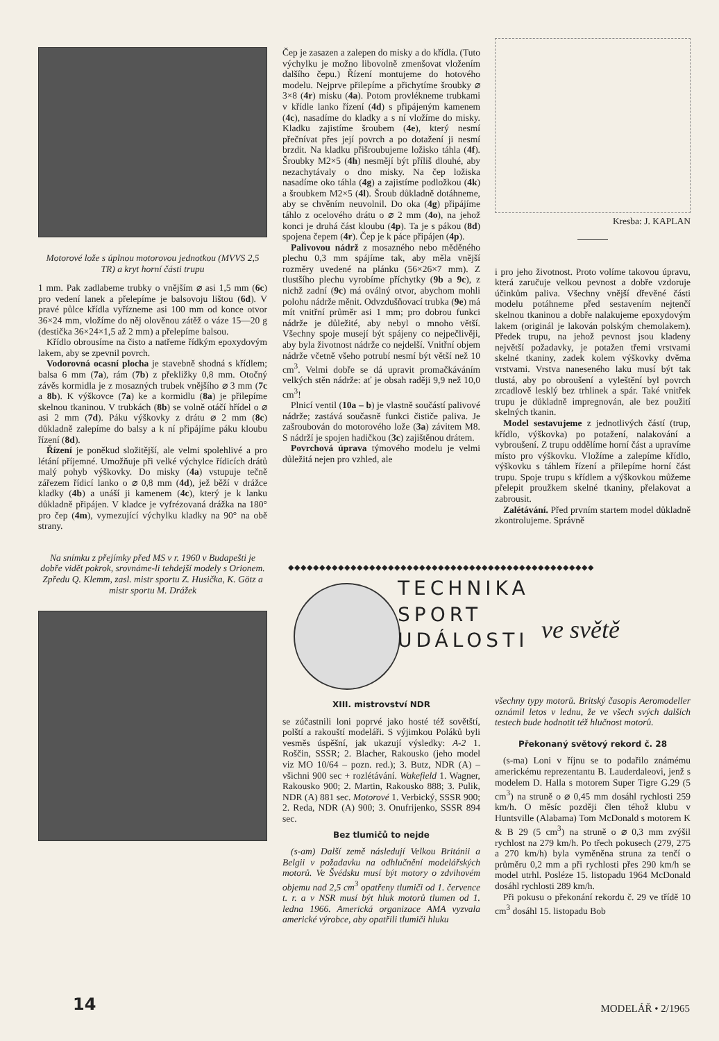Motorové lože s úplnou motorovou jednotkou (MVVS 2,5 TR) a kryt horní části trupu
1 mm. Pak zadlabeme trubky o vnějším ⌀ asi 1,5 mm (6c) pro vedení lanek a přelepíme je balsovoju lištou (6d). V pravé půlce křídla vyřízneme asi 100 mm od konce otvor 36×24 mm, vložíme do něj olověnou zátěž o váze 15—20 g (destička 36×24×1,5 až 2 mm) a přelepíme balsou.
Křídlo obrousíme na čisto a natřeme řídkým epoxydovým lakem, aby se zpevnil povrch.
Vodorovná ocasní plocha je stavebně shodná s křídlem; balsa 6 mm (7a), rám (7b) z překližky 0,8 mm. Otočný závěs kormidla je z mosazných trubek vnějšího ⌀ 3 mm (7c a 8b). K výškovce (7a) ke a kormidlu (8a) je přilepíme skelnou tkaninou. V trubkách (8b) se volně otáčí hřídel o ⌀ asi 2 mm (7d). Páku výškovky z drátu ⌀ 2 mm (8c) důkladně zalepíme do balsy a k ní připájíme páku kloubu řízení (8d).
Řízení je poněkud složitější, ale velmi spolehlivé a pro létání příjemné. Umožňuje při velké výchylce řídicích drátů malý pohyb výškovky. Do misky (4a) vstupuje tečně zářezem řídicí lanko o ⌀ 0,8 mm (4d), jež běží v drážce kladky (4b) a unáší ji kamenem (4c), který je k lanku důkladně připájen. V kladce je vyfrézovaná drážka na 180° pro čep (4m), vymezující výchylku kladky na 90° na obě strany.
Na snímku z přejímky před MS v r. 1960 v Budapešti je dobře vidět pokrok, srovnáme-li tehdejší modely s Orionem. Zpředu Q. Klemm, zasl. mistr sportu Z. Husička, K. Götz a mistr sportu M. Drážek
Čep je zasazen a zalepen do misky a do křídla. (Tuto výchylku je možno libovolně zmenšovat vložením dalšího čepu.) Řízení montujeme do hotového modelu. Nejprve přilepíme a přichytíme šroubky ⌀ 3×8 (4r) misku (4a). Potom provlékneme trubkami v křídle lanko řízení (4d) s připájeným kamenem (4c), nasadíme do kladky a s ní vložíme do misky. Kladku zajistíme šroubem (4e), který nesmí přečnívat přes její povrch a po dotažení ji nesmí brzdit. Na kladku přišroubujeme ložisko táhla (4f). Šroubky M2×5 (4h) nesmějí být příliš dlouhé, aby nezachytávaly o dno misky. Na čep ložiska nasadíme oko táhla (4g) a zajistíme podložkou (4k) a šroubkem M2×5 (4l). Šroub důkladně dotáhneme, aby se chvěním neuvolnil. Do oka (4g) připájíme táhlo z ocelového drátu o ⌀ 2 mm (4o), na jehož konci je druhá část kloubu (4p). Ta je s pákou (8d) spojena čepem (4r). Čep je k páce připájen (4p).
Palivovou nádrž z mosazného nebo měděného plechu 0,3 mm spájíme tak, aby měla vnější rozměry uvedené na plánku (56×26×7 mm). Z tlustšího plechu vyrobíme příchytky (9b a 9c), z nichž zadní (9c) má oválný otvor, abychom mohli polohu nádrže měnit. Odvzdušňovací trubka (9e) má mít vnitřní průměr asi 1 mm; pro dobrou funkci nádrže je důležité, aby nebyl o mnoho větší. Všechny spoje musejí být spájeny co nejpečlivěji, aby byla životnost nádrže co nejdelší. Vnitřní objem nádrže včetně všeho potrubí nesmí být větší než 10 cm<sup>3</sup>. Velmi dobře se dá upravit promačkáváním velkých stěn nádrže: ať je obsah raději 9,9 než 10,0 cm<sup>3</sup>!
Plnicí ventil (10a – b) je vlastně součástí palivové nádrže; zastává současně funkci čističe paliva. Je zašroubován do motorového lože (3a) závitem M8. S nádrží je spojen hadičkou (3c) zajištěnou drátem.
Povrchová úprava týmového modelu je velmi důležitá nejen pro vzhled, ale
Kresba: J. KAPLAN
i pro jeho životnost. Proto volíme takovou úpravu, která zaručuje velkou pevnost a dobře vzdoruje účinkům paliva. Všechny vnější dřevěné části modelu potáhneme před sestavením nejtenčí skelnou tkaninou a dobře nalakujeme epoxydovým lakem (originál je lakován polským chemolakem). Předek trupu, na jehož pevnost jsou kladeny největší požadavky, je potažen třemi vrstvami skelné tkaniny, zadek kolem výškovky dvěma vrstvami. Vrstva naneseného laku musí být tak tlustá, aby po obroušení a vyleštění byl povrch zrcadlově lesklý bez trhlinek a spár. Také vnitřek trupu je důkladně impregnován, ale bez použití skelných tkanin.
Model sestavujeme z jednotlivých částí (trup, křídlo, výškovka) po potažení, nalakování a vybroušení. Z trupu oddělíme horní část a upravíme místo pro výškovku. Vložíme a zalepíme křídlo, výškovku s táhlem řízení a přilepíme horní část trupu. Spoje trupu s křídlem a výškovkou můžeme přelepit proužkem skelné tkaniny, přelakovat a zabrousit.
Zalétávání. Před prvním startem model důkladně zkontrolujeme. Správně
◆◆◆◆◆◆◆◆◆◆◆◆◆◆◆◆◆◆◆◆◆◆◆◆◆◆◆◆◆◆◆◆◆◆◆◆◆◆◆◆◆◆◆◆◆◆◆◆◆
TECHNIKA
SPORT
UDÁLOSTI
ve světě
XIII. mistrovství NDR
se zúčastnili loni poprvé jako hosté též sovětští, polští a rakouští modeláři. S výjimkou Poláků byli vesměs úspěšní, jak ukazují výsledky: A-2 1. Roščin, SSSR; 2. Blacher, Rakousko (jeho model viz MO 10/64 – pozn. red.); 3. Butz, NDR (A) – všichni 900 sec + rozlétávání. Wakefield 1. Wagner, Rakousko 900; 2. Martin, Rakousko 888; 3. Pulik, NDR (A) 881 sec. Motorové 1. Verbický, SSSR 900; 2. Reda, NDR (A) 900; 3. Onufrijenko, SSSR 894 sec.
Bez tlumičů to nejde
(s-am) Další země následují Velkou Británii a Belgii v požadavku na odhlučnění modelářských motorů. Ve Švédsku musí být motory o zdvihovém objemu nad 2,5 cm<sup>3</sup> opatřeny tlumiči od 1. července t. r. a v NSR musí být hluk motorů tlumen od 1. ledna 1966. Americká organizace AMA vyzvala americké výrobce, aby opatřili tlumiči hluku
všechny typy motorů. Britský časopis Aeromodeller oznámil letos v lednu, že ve všech svých dalších testech bude hodnotit též hlučnost motorů.
Překonaný světový rekord č. 28
(s-ma) Loni v říjnu se to podařilo známému americkému reprezentantu B. Lauderdaleovi, jenž s modelem D. Halla s motorem Super Tigre G.29 (5 cm<sup>3</sup>) na struně o ⌀ 0,45 mm dosáhl rychlosti 259 km/h. O měsíc později člen téhož klubu v Huntsville (Alabama) Tom McDonald s motorem K & B 29 (5 cm<sup>3</sup>) na struně o ⌀ 0,3 mm zvýšil rychlost na 279 km/h. Po třech pokusech (279, 275 a 270 km/h) byla vyměněna struna za tenčí o průměru 0,2 mm a při rychlosti přes 290 km/h se model utrhl. Posléze 15. listopadu 1964 McDonald dosáhl rychlosti 289 km/h.
Při pokusu o překonání rekordu č. 29 ve třídě 10 cm<sup>3</sup> dosáhl 15. listopadu Bob
14 MODELÁŘ • 2/1965